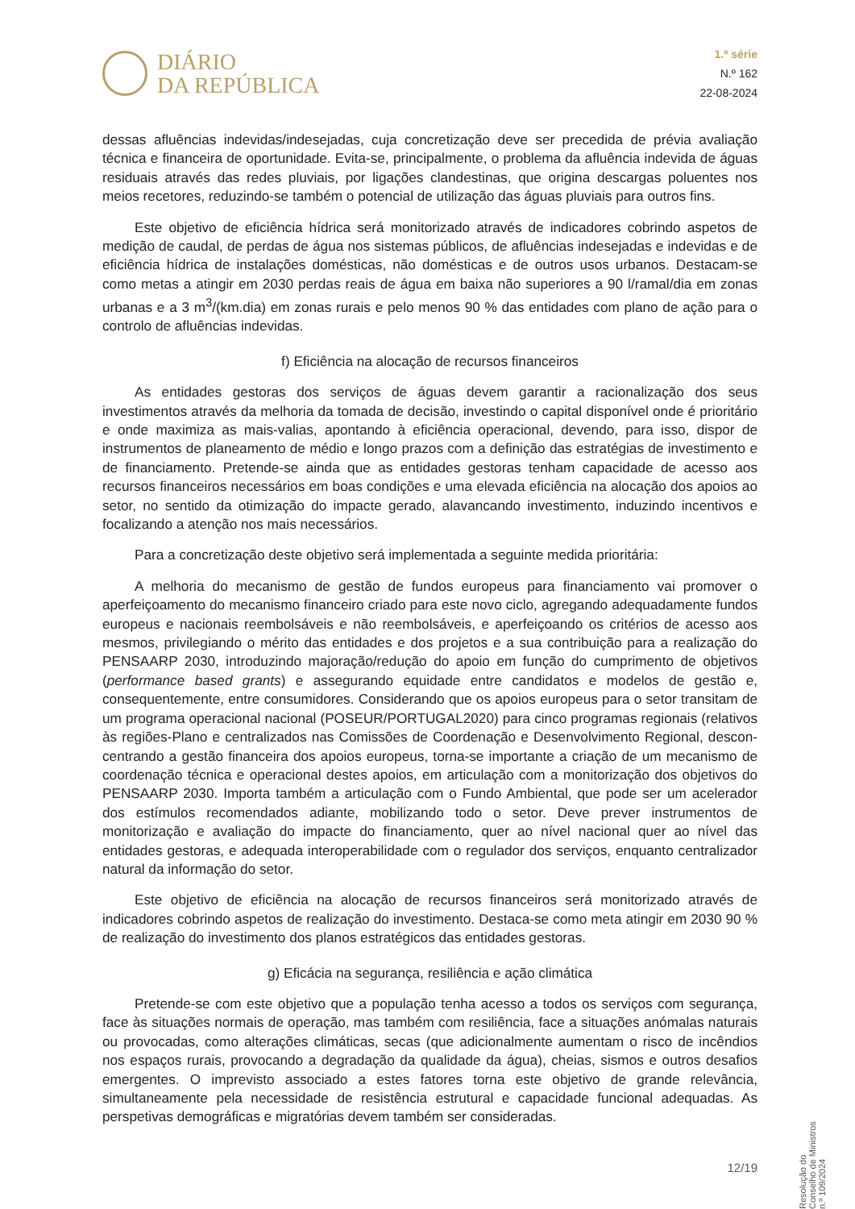DIÁRIO
DA REPÚBLICA
1.ª série
N.º 162
22-08-2024
dessas afluências indevidas/indesejadas, cuja concretização deve ser precedida de prévia avaliação técnica e financeira de oportunidade. Evita-se, principalmente, o problema da afluência indevida de águas residuais através das redes pluviais, por ligações clandestinas, que origina descargas poluentes nos meios recetores, reduzindo-se também o potencial de utilização das águas pluviais para outros fins.
Este objetivo de eficiência hídrica será monitorizado através de indicadores cobrindo aspetos de medição de caudal, de perdas de água nos sistemas públicos, de afluências indesejadas e indevidas e de eficiência hídrica de instalações domésticas, não domésticas e de outros usos urbanos. Destacam-se como metas a atingir em 2030 perdas reais de água em baixa não superiores a 90 l/ramal/dia em zonas urbanas e a 3 m<sup>3</sup>/(km.dia) em zonas rurais e pelo menos 90 % das entidades com plano de ação para o controlo de afluências indevidas.
f) Eficiência na alocação de recursos financeiros
As entidades gestoras dos serviços de águas devem garantir a racionalização dos seus investimentos através da melhoria da tomada de decisão, investindo o capital disponível onde é prioritário e onde maximiza as mais-valias, apontando à eficiência operacional, devendo, para isso, dispor de instrumentos de planeamento de médio e longo prazos com a definição das estratégias de investimento e de financiamento. Pretende-se ainda que as entidades gestoras tenham capacidade de acesso aos recursos financeiros necessários em boas condições e uma elevada eficiência na alocação dos apoios ao setor, no sentido da otimização do impacte gerado, alavancando investimento, induzindo incentivos e focalizando a atenção nos mais necessários.
Para a concretização deste objetivo será implementada a seguinte medida prioritária:
A melhoria do mecanismo de gestão de fundos europeus para financiamento vai promover o aperfeiçoamento do mecanismo financeiro criado para este novo ciclo, agregando adequadamente fundos europeus e nacionais reembolsáveis e não reembolsáveis, e aperfeiçoando os critérios de acesso aos mesmos, privilegiando o mérito das entidades e dos projetos e a sua contribuição para a realização do PENSAARP 2030, introduzindo majoração/redução do apoio em função do cumprimento de objetivos (performance based grants) e assegurando equidade entre candidatos e modelos de gestão e, consequentemente, entre consumidores. Considerando que os apoios europeus para o setor transitam de um programa operacional nacional (POSEUR/PORTUGAL2020) para cinco programas regionais (relativos às regiões-Plano e centralizados nas Comissões de Coordenação e Desenvolvimento Regional, descon­centrando a gestão financeira dos apoios europeus, torna-se importante a criação de um mecanismo de coordenação técnica e operacional destes apoios, em articulação com a monitorização dos objetivos do PENSAARP 2030. Importa também a articulação com o Fundo Ambiental, que pode ser um acelerador dos estímulos recomendados adiante, mobilizando todo o setor. Deve prever instrumentos de monitorização e avaliação do impacte do financiamento, quer ao nível nacional quer ao nível das entidades gestoras, e adequada interoperabilidade com o regulador dos serviços, enquanto centralizador natural da informação do setor.
Este objetivo de eficiência na alocação de recursos financeiros será monitorizado através de indicadores cobrindo aspetos de realização do investimento. Destaca-se como meta atingir em 2030 90 % de realização do investimento dos planos estratégicos das entidades gestoras.
g) Eficácia na segurança, resiliência e ação climática
Pretende-se com este objetivo que a população tenha acesso a todos os serviços com segurança, face às situações normais de operação, mas também com resiliência, face a situações anómalas naturais ou provocadas, como alterações climáticas, secas (que adicionalmente aumentam o risco de incêndios nos espaços rurais, provocando a degradação da qualidade da água), cheias, sismos e outros desafios emergentes. O imprevisto associado a estes fatores torna este objetivo de grande relevância, simultaneamente pela necessidade de resistência estrutural e capacidade funcional adequadas. As perspetivas demográficas e migratórias devem também ser consideradas.
Resolução do Conselho de Ministros n.º 109/2024
12/19